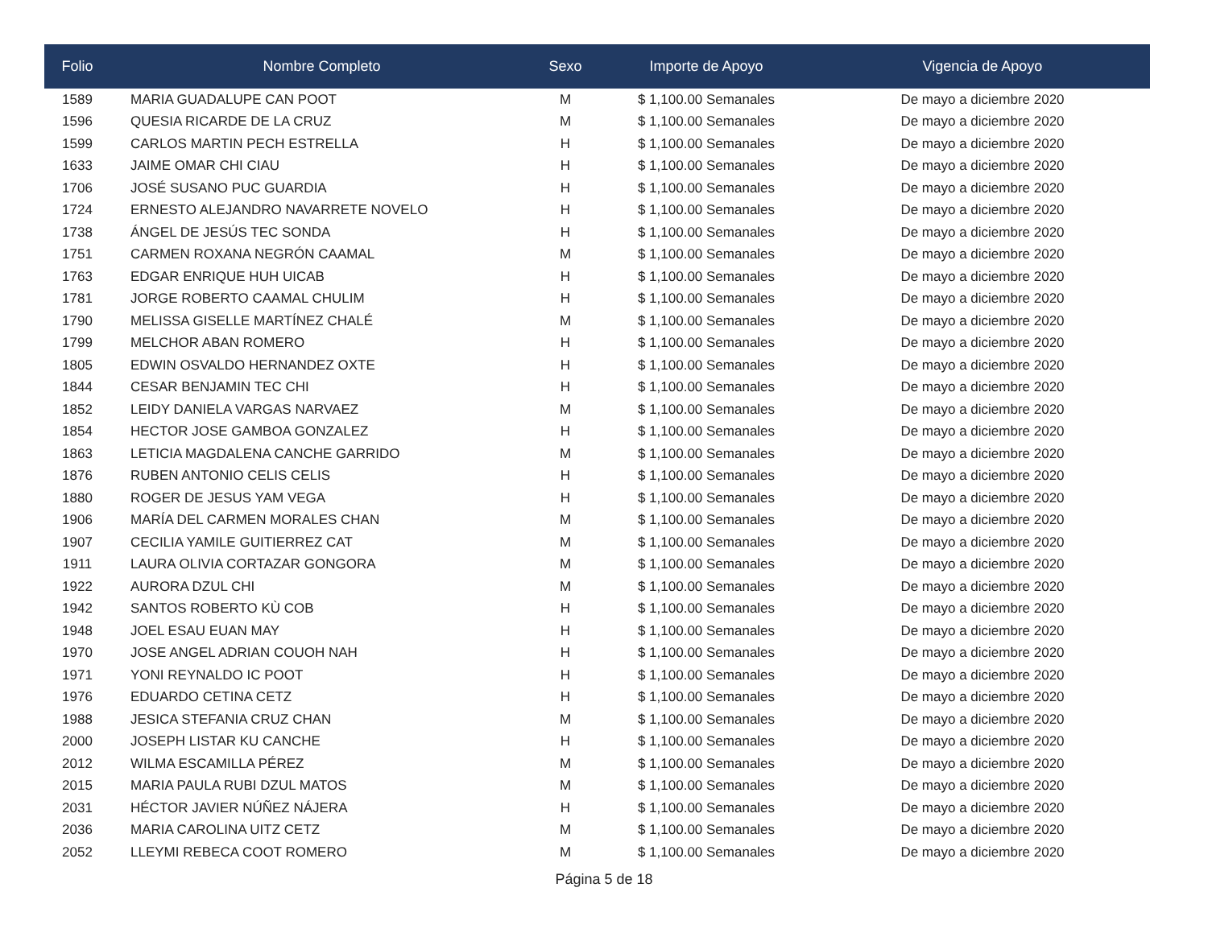| Folio | Nombre Completo | Sexo | Importe de Apoyo | Vigencia de Apoyo |
| --- | --- | --- | --- | --- |
| 1589 | MARIA GUADALUPE CAN POOT | M | $ 1,100.00 Semanales | De mayo a diciembre 2020 |
| 1596 | QUESIA RICARDE DE LA CRUZ | M | $ 1,100.00 Semanales | De mayo a diciembre 2020 |
| 1599 | CARLOS MARTIN PECH ESTRELLA | H | $ 1,100.00 Semanales | De mayo a diciembre 2020 |
| 1633 | JAIME OMAR CHI CIAU | H | $ 1,100.00 Semanales | De mayo a diciembre 2020 |
| 1706 | JOSÉ SUSANO PUC GUARDIA | H | $ 1,100.00 Semanales | De mayo a diciembre 2020 |
| 1724 | ERNESTO ALEJANDRO NAVARRETE NOVELO | H | $ 1,100.00 Semanales | De mayo a diciembre 2020 |
| 1738 | ÁNGEL DE JESÚS TEC SONDA | H | $ 1,100.00 Semanales | De mayo a diciembre 2020 |
| 1751 | CARMEN ROXANA NEGRÓN CAAMAL | M | $ 1,100.00 Semanales | De mayo a diciembre 2020 |
| 1763 | EDGAR ENRIQUE HUH UICAB | H | $ 1,100.00 Semanales | De mayo a diciembre 2020 |
| 1781 | JORGE ROBERTO CAAMAL CHULIM | H | $ 1,100.00 Semanales | De mayo a diciembre 2020 |
| 1790 | MELISSA GISELLE MARTÍNEZ CHALÉ | M | $ 1,100.00 Semanales | De mayo a diciembre 2020 |
| 1799 | MELCHOR ABAN ROMERO | H | $ 1,100.00 Semanales | De mayo a diciembre 2020 |
| 1805 | EDWIN OSVALDO HERNANDEZ OXTE | H | $ 1,100.00 Semanales | De mayo a diciembre 2020 |
| 1844 | CESAR BENJAMIN TEC CHI | H | $ 1,100.00 Semanales | De mayo a diciembre 2020 |
| 1852 | LEIDY DANIELA VARGAS NARVAEZ | M | $ 1,100.00 Semanales | De mayo a diciembre 2020 |
| 1854 | HECTOR JOSE GAMBOA GONZALEZ | H | $ 1,100.00 Semanales | De mayo a diciembre 2020 |
| 1863 | LETICIA MAGDALENA CANCHE GARRIDO | M | $ 1,100.00 Semanales | De mayo a diciembre 2020 |
| 1876 | RUBEN ANTONIO CELIS CELIS | H | $ 1,100.00 Semanales | De mayo a diciembre 2020 |
| 1880 | ROGER DE JESUS YAM VEGA | H | $ 1,100.00 Semanales | De mayo a diciembre 2020 |
| 1906 | MARÍA DEL CARMEN MORALES CHAN | M | $ 1,100.00 Semanales | De mayo a diciembre 2020 |
| 1907 | CECILIA YAMILE GUITIERREZ CAT | M | $ 1,100.00 Semanales | De mayo a diciembre 2020 |
| 1911 | LAURA OLIVIA CORTAZAR GONGORA | M | $ 1,100.00 Semanales | De mayo a diciembre 2020 |
| 1922 | AURORA DZUL CHI | M | $ 1,100.00 Semanales | De mayo a diciembre 2020 |
| 1942 | SANTOS ROBERTO KÙ COB | H | $ 1,100.00 Semanales | De mayo a diciembre 2020 |
| 1948 | JOEL ESAU EUAN MAY | H | $ 1,100.00 Semanales | De mayo a diciembre 2020 |
| 1970 | JOSE ANGEL ADRIAN COUOH NAH | H | $ 1,100.00 Semanales | De mayo a diciembre 2020 |
| 1971 | YONI REYNALDO IC POOT | H | $ 1,100.00 Semanales | De mayo a diciembre 2020 |
| 1976 | EDUARDO CETINA CETZ | H | $ 1,100.00 Semanales | De mayo a diciembre 2020 |
| 1988 | JESICA STEFANIA CRUZ CHAN | M | $ 1,100.00 Semanales | De mayo a diciembre 2020 |
| 2000 | JOSEPH LISTAR KU CANCHE | H | $ 1,100.00 Semanales | De mayo a diciembre 2020 |
| 2012 | WILMA ESCAMILLA PÉREZ | M | $ 1,100.00 Semanales | De mayo a diciembre 2020 |
| 2015 | MARIA PAULA RUBI DZUL MATOS | M | $ 1,100.00 Semanales | De mayo a diciembre 2020 |
| 2031 | HÉCTOR JAVIER NÚÑEZ NÁJERA | H | $ 1,100.00 Semanales | De mayo a diciembre 2020 |
| 2036 | MARIA CAROLINA UITZ CETZ | M | $ 1,100.00 Semanales | De mayo a diciembre 2020 |
| 2052 | LLEYMI REBECA COOT ROMERO | M | $ 1,100.00 Semanales | De mayo a diciembre 2020 |
Página 5 de 18